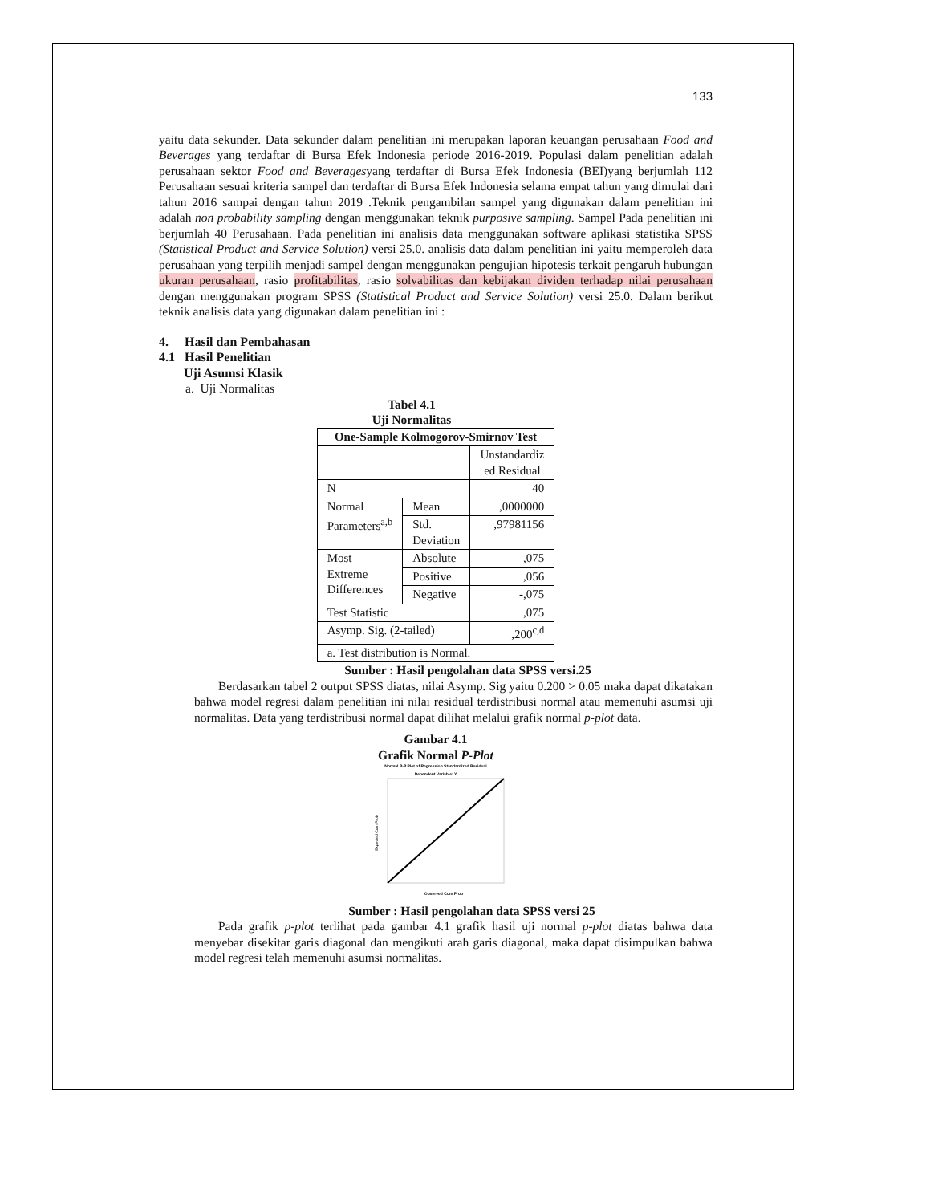133
yaitu data sekunder. Data sekunder dalam penelitian ini merupakan laporan keuangan perusahaan Food and Beverages yang terdaftar di Bursa Efek Indonesia periode 2016-2019. Populasi dalam penelitian adalah perusahaan sektor Food and Beveragesyang terdaftar di Bursa Efek Indonesia (BEI)yang berjumlah 112 Perusahaan sesuai kriteria sampel dan terdaftar di Bursa Efek Indonesia selama empat tahun yang dimulai dari tahun 2016 sampai dengan tahun 2019 .Teknik pengambilan sampel yang digunakan dalam penelitian ini adalah non probability sampling dengan menggunakan teknik purposive sampling. Sampel Pada penelitian ini berjumlah 40 Perusahaan. Pada penelitian ini analisis data menggunakan software aplikasi statistika SPSS (Statistical Product and Service Solution) versi 25.0. analisis data dalam penelitian ini yaitu memperoleh data perusahaan yang terpilih menjadi sampel dengan menggunakan pengujian hipotesis terkait pengaruh hubungan ukuran perusahaan, rasio profitabilitas, rasio solvabilitas dan kebijakan dividen terhadap nilai perusahaan dengan menggunakan program SPSS (Statistical Product and Service Solution) versi 25.0. Dalam berikut teknik analisis data yang digunakan dalam penelitian ini :
4. Hasil dan Pembahasan
4.1 Hasil Penelitian
Uji Asumsi Klasik
a. Uji Normalitas
Tabel 4.1
Uji Normalitas
| One-Sample Kolmogorov-Smirnov Test | | |
| --- | --- | --- |
| | | Unstandardiz ed Residual |
| N | | 40 |
| Normal Parameters<sup>a,b</sup> | Mean | ,0000000 |
| | Std. Deviation | ,97981156 |
| Most Extreme Differences | Absolute | ,075 |
| | Positive | ,056 |
| | Negative | -,075 |
| Test Statistic | | ,075 |
| Asymp. Sig. (2-tailed) | | ,200<sup>c,d</sup> |
| a. Test distribution is Normal. | | |
Sumber : Hasil pengolahan data SPSS versi.25
Berdasarkan tabel 2 output SPSS diatas, nilai Asymp. Sig yaitu 0.200 > 0.05 maka dapat dikatakan bahwa model regresi dalam penelitian ini nilai residual terdistribusi normal atau memenuhi asumsi uji normalitas. Data yang terdistribusi normal dapat dilihat melalui grafik normal p-plot data.
Gambar 4.1
Grafik Normal P-Plot
Normal P-P Plot of Regression Standardized Residual
Dependent Variable: Y
Expected Cum Prob
Observed Cum Prob
Sumber : Hasil pengolahan data SPSS versi 25
Pada grafik p-plot terlihat pada gambar 4.1 grafik hasil uji normal p-plot diatas bahwa data menyebar disekitar garis diagonal dan mengikuti arah garis diagonal, maka dapat disimpulkan bahwa model regresi telah memenuhi asumsi normalitas.